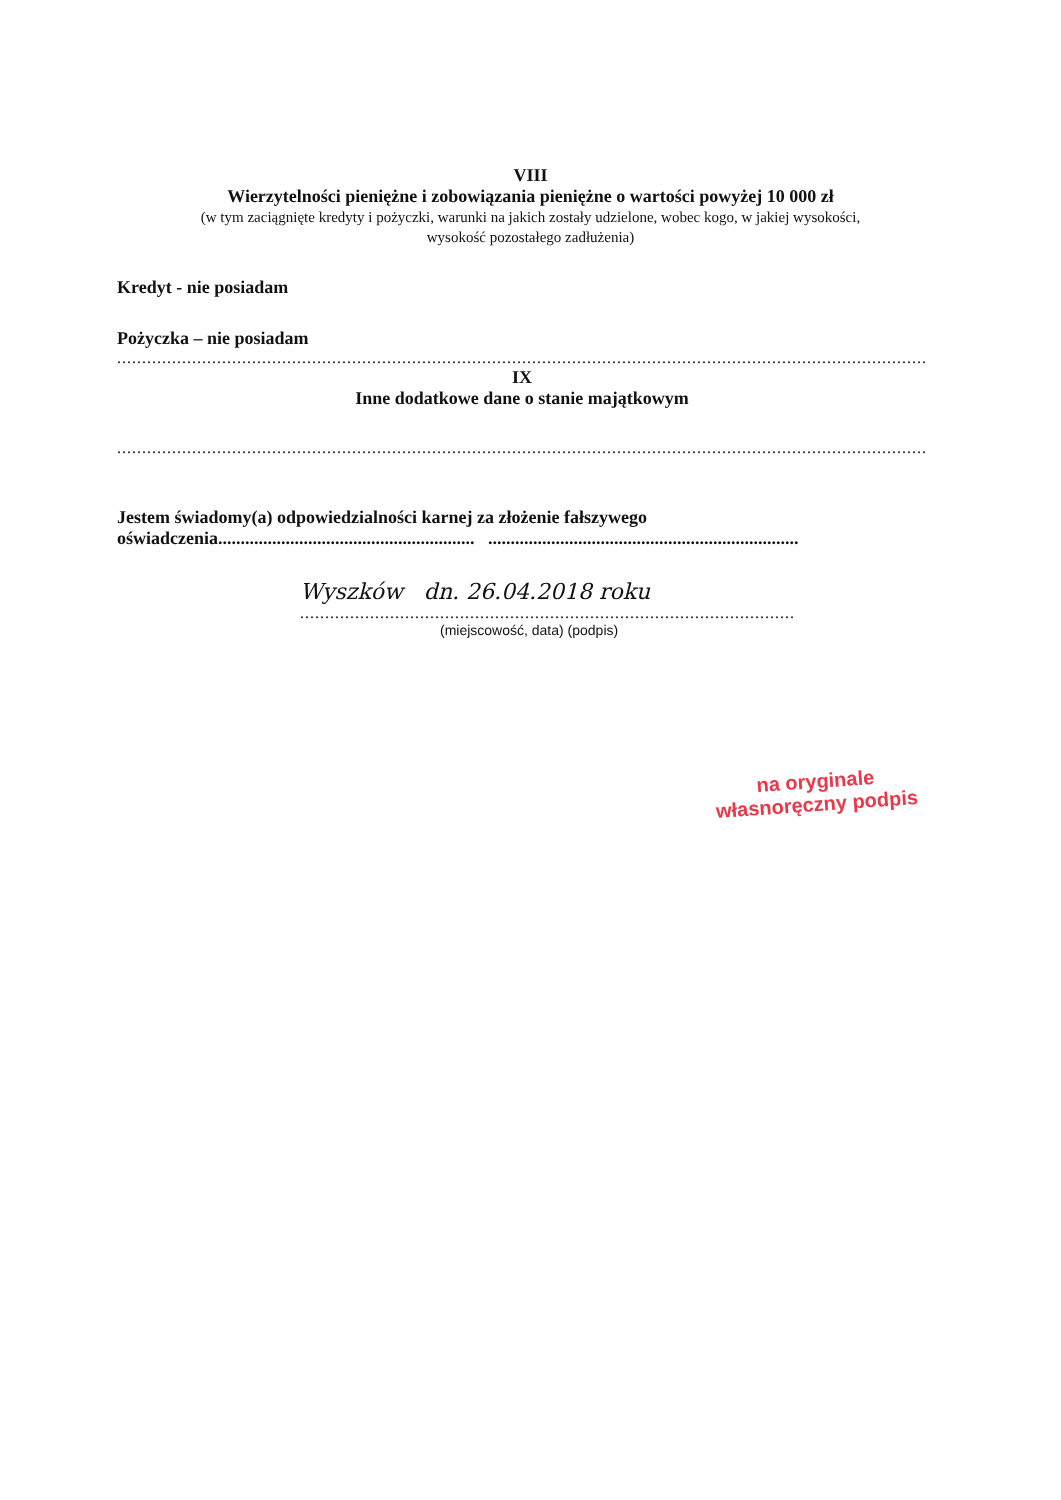VIII
Wierzytelności pieniężne i zobowiązania pieniężne o wartości powyżej 10 000 zł
(w tym zaciągnięte kredyty i pożyczki, warunki na jakich zostały udzielone, wobec kogo, w jakiej wysokości,
wysokość pozostałego zadłużenia)
Kredyt - nie posiadam
Pożyczka – nie posiadam
..................................................................................................................................................................................
IX
Inne dodatkowe dane o stanie majątkowym
..................................................................................................................................................................................
Jestem świadomy(a) odpowiedzialności karnej za złożenie fałszywego
oświadczenia......................................................... .....................................................................
Wyszków dn. 26.04.2018 roku
...................................................................................................
(miejscowość, data) (podpis)
na oryginale
własnoręczny podpis